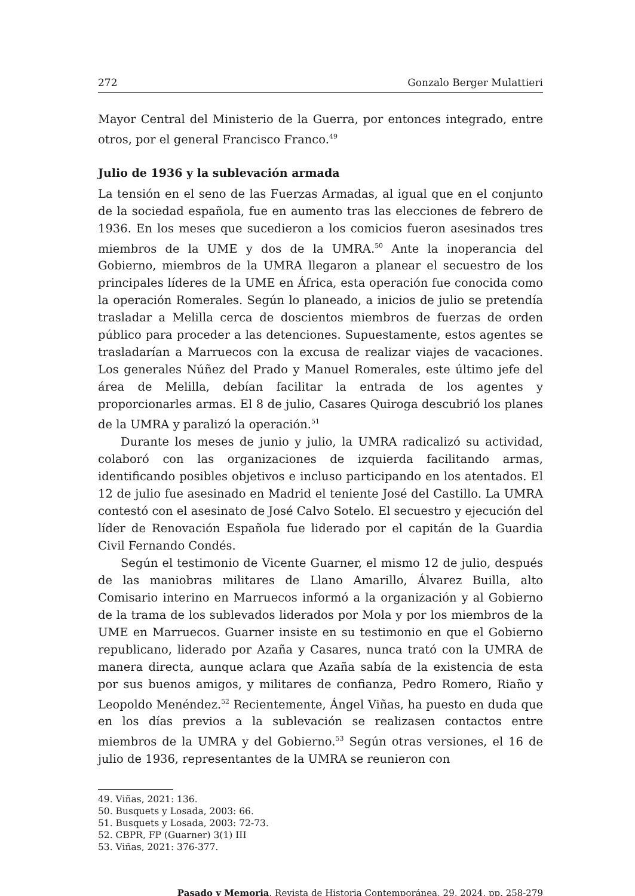272 Gonzalo Berger Mulattieri
Mayor Central del Ministerio de la Guerra, por entonces integrado, entre otros, por el general Francisco Franco.<sup>49</sup>
Julio de 1936 y la sublevación armada
La tensión en el seno de las Fuerzas Armadas, al igual que en el conjunto de la sociedad española, fue en aumento tras las elecciones de febrero de 1936. En los meses que sucedieron a los comicios fueron asesinados tres miembros de la UME y dos de la UMRA.<sup>50</sup> Ante la inoperancia del Gobierno, miembros de la UMRA llegaron a planear el secuestro de los principales líderes de la UME en África, esta operación fue conocida como la operación Romerales. Según lo planeado, a inicios de julio se pretendía trasladar a Melilla cerca de doscientos miembros de fuerzas de orden público para proceder a las detenciones. Supuestamente, estos agentes se trasladarían a Marruecos con la excusa de realizar viajes de vacaciones. Los generales Núñez del Prado y Manuel Romerales, este último jefe del área de Melilla, debían facilitar la entrada de los agentes y proporcionarles armas. El 8 de julio, Casares Quiroga descubrió los planes de la UMRA y paralizó la operación.<sup>51</sup>
Durante los meses de junio y julio, la UMRA radicalizó su actividad, colaboró con las organizaciones de izquierda facilitando armas, identificando posibles objetivos e incluso participando en los atentados. El 12 de julio fue asesinado en Madrid el teniente José del Castillo. La UMRA contestó con el asesinato de José Calvo Sotelo. El secuestro y ejecución del líder de Renovación Española fue liderado por el capitán de la Guardia Civil Fernando Condés.
Según el testimonio de Vicente Guarner, el mismo 12 de julio, después de las maniobras militares de Llano Amarillo, Álvarez Builla, alto Comisario interino en Marruecos informó a la organización y al Gobierno de la trama de los sublevados liderados por Mola y por los miembros de la UME en Marruecos. Guarner insiste en su testimonio en que el Gobierno republicano, liderado por Azaña y Casares, nunca trató con la UMRA de manera directa, aunque aclara que Azaña sabía de la existencia de esta por sus buenos amigos, y militares de confianza, Pedro Romero, Riaño y Leopoldo Menéndez.<sup>52</sup> Recientemente, Ángel Viñas, ha puesto en duda que en los días previos a la sublevación se realizasen contactos entre miembros de la UMRA y del Gobierno.<sup>53</sup> Según otras versiones, el 16 de julio de 1936, representantes de la UMRA se reunieron con
49. Viñas, 2021: 136.
50. Busquets y Losada, 2003: 66.
51. Busquets y Losada, 2003: 72-73.
52. CBPR, FP (Guarner) 3(1) III
53. Viñas, 2021: 376-377.
Pasado y Memoria. Revista de Historia Contemporánea, 29, 2024, pp. 258-279